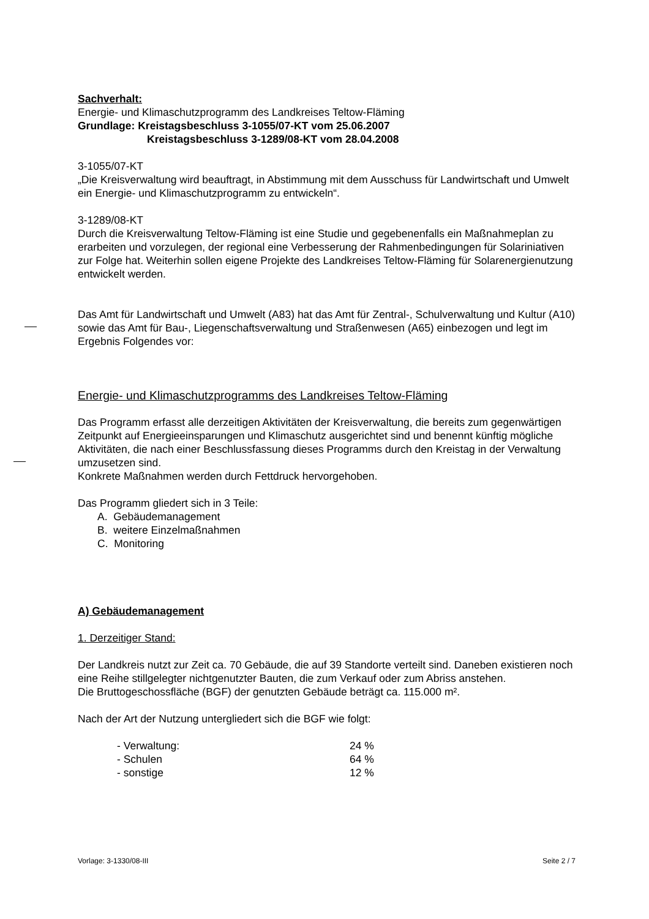Sachverhalt:
Energie- und Klimaschutzprogramm des Landkreises Teltow-Fläming
Grundlage: Kreistagsbeschluss 3-1055/07-KT vom 25.06.2007
Kreistagsbeschluss 3-1289/08-KT vom 28.04.2008
3-1055/07-KT
„Die Kreisverwaltung wird beauftragt, in Abstimmung mit dem Ausschuss für Landwirtschaft und Umwelt ein Energie- und Klimaschutzprogramm zu entwickeln“.
3-1289/08-KT
Durch die Kreisverwaltung Teltow-Fläming ist eine Studie und gegebenenfalls ein Maßnahmeplan zu erarbeiten und vorzulegen, der regional eine Verbesserung der Rahmenbedingungen für Solariniativen zur Folge hat. Weiterhin sollen eigene Projekte des Landkreises Teltow-Fläming für Solarenergienutzung entwickelt werden.
Das Amt für Landwirtschaft und Umwelt (A83) hat das Amt für Zentral-, Schulverwaltung und Kultur (A10) sowie das Amt für Bau-, Liegenschaftsverwaltung und Straßenwesen (A65) einbezogen und legt im Ergebnis Folgendes vor:
Energie- und Klimaschutzprogramms des Landkreises Teltow-Fläming
Das Programm erfasst alle derzeitigen Aktivitäten der Kreisverwaltung, die bereits zum gegenwärtigen Zeitpunkt auf Energieeinsparungen und Klimaschutz ausgerichtet sind und benennt künftig mögliche Aktivitäten, die nach einer Beschlussfassung dieses Programms durch den Kreistag in der Verwaltung umzusetzen sind.
Konkrete Maßnahmen werden durch Fettdruck hervorgehoben.
Das Programm gliedert sich in 3 Teile:
A. Gebäudemanagement
B. weitere Einzelmaßnahmen
C. Monitoring
A) Gebäudemanagement
1. Derzeitiger Stand:
Der Landkreis nutzt zur Zeit ca. 70 Gebäude, die auf 39 Standorte verteilt sind. Daneben existieren noch eine Reihe stillgelegter nichtgenutzter Bauten, die zum Verkauf oder zum Abriss anstehen.
Die Bruttogeschossfläche (BGF) der genutzten Gebäude beträgt ca. 115.000 m².
Nach der Art der Nutzung untergliedert sich die BGF wie folgt:
| - Verwaltung: | 24 % |
| - Schulen | 64 % |
| - sonstige | 12 % |
Vorlage: 3-1330/08-III Seite 2 / 7